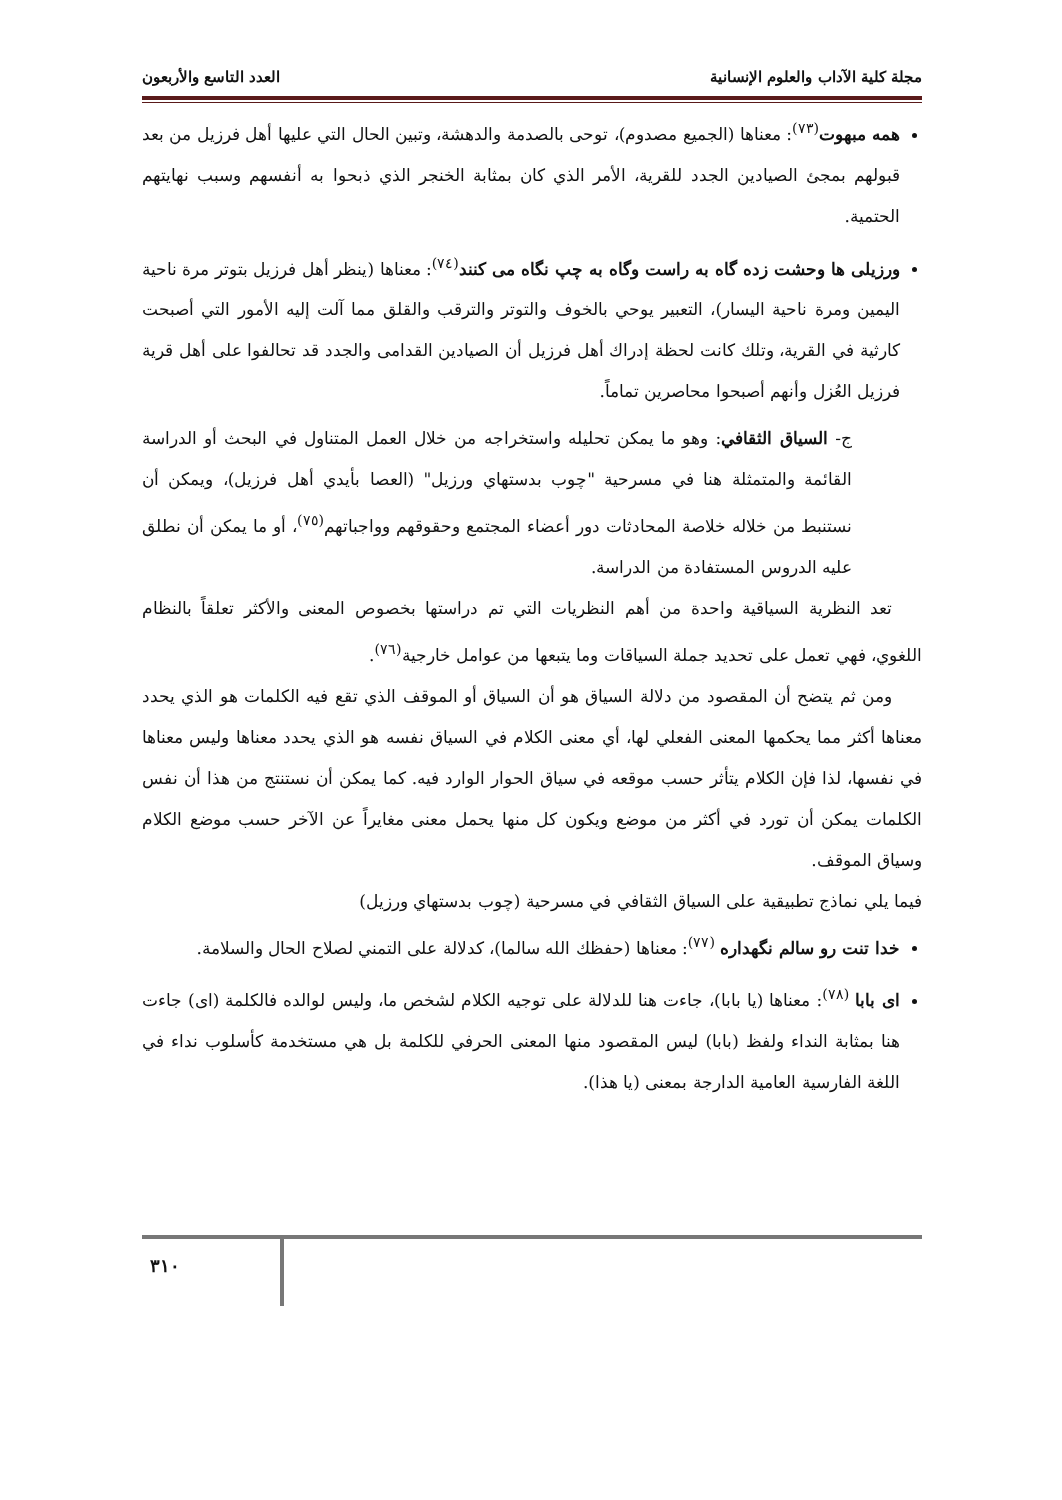مجلة كلية الآداب والعلوم الإنسانية العدد التاسع والأربعون
همه مبهوت<sup>(٧٣)</sup>: معناها (الجميع مصدوم)، توحى بالصدمة والدهشة، وتبين الحال التي عليها أهل فرزيل من بعد قبولهم بمجئ الصيادين الجدد للقرية، الأمر الذي كان بمثابة الخنجر الذي ذبحوا به أنفسهم وسبب نهايتهم الحتمية.
ورزيلى ها وحشت زده گاه به راست وگاه به چپ نگاه مى كنند<sup>(٧٤)</sup>: معناها (ينظر أهل فرزيل بتوتر مرة ناحية اليمين ومرة ناحية اليسار)، التعبير يوحي بالخوف والتوتر والترقب والقلق مما آلت إليه الأمور التي أصبحت كارثية في القرية، وتلك كانت لحظة إدراك أهل فرزيل أن الصيادين القدامى والجدد قد تحالفوا على أهل قرية فرزيل العُزل وأنهم أصبحوا محاصرين تماماً.
ج- السياق الثقافي: وهو ما يمكن تحليله واستخراجه من خلال العمل المتناول في البحث أو الدراسة القائمة والمتمثلة هنا في مسرحية "چوب بدستهاي ورزيل" (العصا بأيدي أهل فرزيل)، ويمكن أن نستنبط من خلاله خلاصة المحادثات دور أعضاء المجتمع وحقوقهم وواجباتهم<sup>(٧٥)</sup>، أو ما يمكن أن نطلق عليه الدروس المستفادة من الدراسة.
تعد النظرية السياقية واحدة من أهم النظريات التي تم دراستها بخصوص المعنى والأكثر تعلقاً بالنظام اللغوي، فهي تعمل على تحديد جملة السياقات وما يتبعها من عوامل خارجية<sup>(٧٦)</sup>.
ومن ثم يتضح أن المقصود من دلالة السياق هو أن السياق أو الموقف الذي تقع فيه الكلمات هو الذي يحدد معناها أكثر مما يحكمها المعنى الفعلي لها، أي معنى الكلام في السياق نفسه هو الذي يحدد معناها وليس معناها في نفسها، لذا فإن الكلام يتأثر حسب موقعه في سياق الحوار الوارد فيه. كما يمكن أن نستنتج من هذا أن نفس الكلمات يمكن أن تورد في أكثر من موضع ويكون كل منها يحمل معنى مغايراً عن الآخر حسب موضع الكلام وسياق الموقف.
فيما يلي نماذج تطبيقية على السياق الثقافي في مسرحية (چوب بدستهاي ورزيل)
خدا تنت رو سالم نگهداره <sup>(٧٧)</sup>: معناها (حفظك الله سالما)، كدلالة على التمني لصلاح الحال والسلامة.
اى بابا <sup>(٧٨)</sup>: معناها (يا بابا)، جاءت هنا للدلالة على توجيه الكلام لشخص ما، وليس لوالده فالكلمة (اى) جاءت هنا بمثابة النداء ولفظ (بابا) ليس المقصود منها المعنى الحرفي للكلمة بل هي مستخدمة كأسلوب نداء في اللغة الفارسية العامية الدارجة بمعنى (يا هذا).
٣١٠